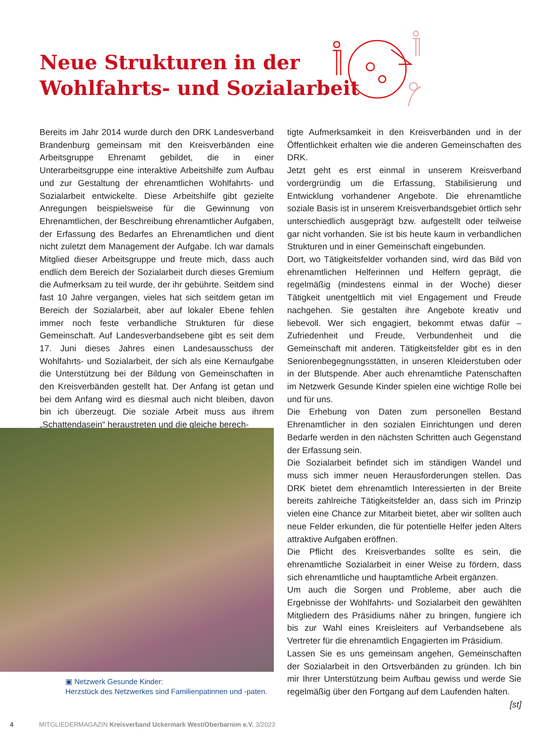Neue Strukturen in der
Wohlfahrts- und Sozialarbeit
Bereits im Jahr 2014 wurde durch den DRK Landesverband Brandenburg gemeinsam mit den Kreisverbänden eine Arbeitsgruppe Ehrenamt gebildet, die in einer Unterarbeitsgruppe eine interaktive Arbeitshilfe zum Aufbau und zur Gestaltung der ehrenamtlichen Wohlfahrts- und Sozialarbeit entwickelte. Diese Arbeitshilfe gibt gezielte Anregungen beispielsweise für die Gewinnung von Ehrenamtlichen, der Beschreibung ehrenamtlicher Aufgaben, der Erfassung des Bedarfes an Ehrenamtlichen und dient nicht zuletzt dem Management der Aufgabe. Ich war damals Mitglied dieser Arbeitsgruppe und freute mich, dass auch endlich dem Bereich der Sozialarbeit durch dieses Gremium die Aufmerksam zu teil wurde, der ihr gebührte. Seitdem sind fast 10 Jahre vergangen, vieles hat sich seitdem getan im Bereich der Sozialarbeit, aber auf lokaler Ebene fehlen immer noch feste verbandliche Strukturen für diese Gemeinschaft. Auf Landesverbandsebene gibt es seit dem 17. Juni dieses Jahres einen Landesausschuss der Wohlfahrts- und Sozialarbeit, der sich als eine Kernaufgabe die Unterstützung bei der Bildung von Gemeinschaften in den Kreisverbänden gestellt hat. Der Anfang ist getan und bei dem Anfang wird es diesmal auch nicht bleiben, davon bin ich überzeugt. Die soziale Arbeit muss aus ihrem „Schattendasein“ heraustreten und die gleiche berech-
tigte Aufmerksamkeit in den Kreisverbänden und in der Öffentlichkeit erhalten wie die anderen Gemeinschaften des DRK.
Jetzt geht es erst einmal in unserem Kreisverband vordergründig um die Erfassung, Stabilisierung und Entwicklung vorhandener Angebote. Die ehrenamtliche soziale Basis ist in unserem Kreisverbandsgebiet örtlich sehr unterschiedlich ausgeprägt bzw. aufgestellt oder teilweise gar nicht vorhanden. Sie ist bis heute kaum in verbandlichen Strukturen und in einer Gemeinschaft eingebunden.
Dort, wo Tätigkeitsfelder vorhanden sind, wird das Bild von ehrenamtlichen Helferinnen und Helfern geprägt, die regelmäßig (mindestens einmal in der Woche) dieser Tätigkeit unentgeltlich mit viel Engagement und Freude nachgehen. Sie gestalten ihre Angebote kreativ und liebevoll. Wer sich engagiert, bekommt etwas dafür – Zufriedenheit und Freude, Verbundenheit und die Gemeinschaft mit anderen. Tätigkeitsfelder gibt es in den Seniorenbegegnungsstätten, in unseren Kleiderstuben oder in der Blutspende. Aber auch ehrenamtliche Patenschaften im Netzwerk Gesunde Kinder spielen eine wichtige Rolle bei und für uns.
Die Erhebung von Daten zum personellen Bestand Ehrenamtlicher in den sozialen Einrichtungen und deren Bedarfe werden in den nächsten Schritten auch Gegenstand der Erfassung sein.
Die Sozialarbeit befindet sich im ständigen Wandel und muss sich immer neuen Herausforderungen stellen. Das DRK bietet dem ehrenamtlich Interessierten in der Breite bereits zahlreiche Tätigkeitsfelder an, dass sich im Prinzip vielen eine Chance zur Mitarbeit bietet, aber wir sollten auch neue Felder erkunden, die für potentielle Helfer jeden Alters attraktive Aufgaben eröffnen.
Die Pflicht des Kreisverbandes sollte es sein, die ehrenamtliche Sozialarbeit in einer Weise zu fördern, dass sich ehrenamtliche und hauptamtliche Arbeit ergänzen.
Um auch die Sorgen und Probleme, aber auch die Ergebnisse der Wohlfahrts- und Sozialarbeit den gewählten Mitgliedern des Präsidiums näher zu bringen, fungiere ich bis zur Wahl eines Kreisleiters auf Verbandsebene als Vertreter für die ehrenamtlich Engagierten im Präsidium.
Lassen Sie es uns gemeinsam angehen, Gemeinschaften der Sozialarbeit in den Ortsverbänden zu gründen. Ich bin mir Ihrer Unterstützung beim Aufbau gewiss und werde Sie regelmäßig über den Fortgang auf dem Laufenden halten.
[st]
▣ Netzwerk Gesunde Kinder:
Herzstück des Netzwerkes sind Familienpatinnen und -paten.
4 MITGLIEDERMAGAZIN Kreisverband Uckermark West/Oberbarnim e.V. 3/2023